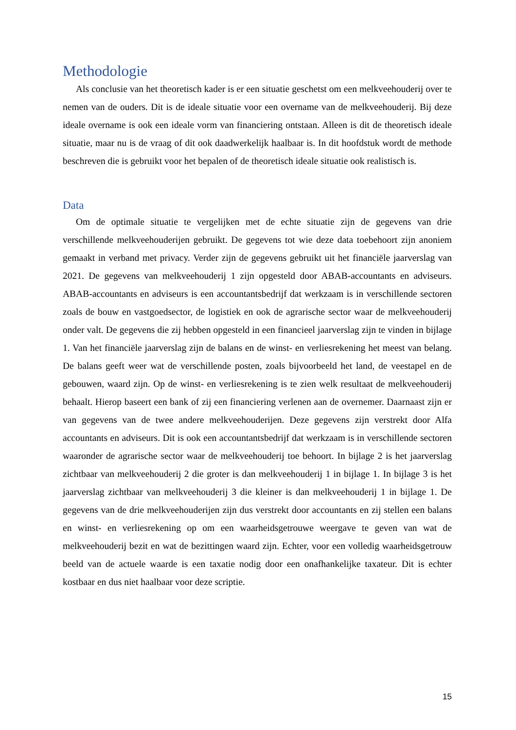Methodologie
Als conclusie van het theoretisch kader is er een situatie geschetst om een melkveehouderij over te nemen van de ouders. Dit is de ideale situatie voor een overname van de melkveehouderij. Bij deze ideale overname is ook een ideale vorm van financiering ontstaan. Alleen is dit de theoretisch ideale situatie, maar nu is de vraag of dit ook daadwerkelijk haalbaar is. In dit hoofdstuk wordt de methode beschreven die is gebruikt voor het bepalen of de theoretisch ideale situatie ook realistisch is.
Data
Om de optimale situatie te vergelijken met de echte situatie zijn de gegevens van drie verschillende melkveehouderijen gebruikt. De gegevens tot wie deze data toebehoort zijn anoniem gemaakt in verband met privacy. Verder zijn de gegevens gebruikt uit het financiële jaarverslag van 2021. De gegevens van melkveehouderij 1 zijn opgesteld door ABAB-accountants en adviseurs. ABAB-accountants en adviseurs is een accountantsbedrijf dat werkzaam is in verschillende sectoren zoals de bouw en vastgoedsector, de logistiek en ook de agrarische sector waar de melkveehouderij onder valt. De gegevens die zij hebben opgesteld in een financieel jaarverslag zijn te vinden in bijlage 1. Van het financiële jaarverslag zijn de balans en de winst- en verliesrekening het meest van belang. De balans geeft weer wat de verschillende posten, zoals bijvoorbeeld het land, de veestapel en de gebouwen, waard zijn. Op de winst- en verliesrekening is te zien welk resultaat de melkveehouderij behaalt. Hierop baseert een bank of zij een financiering verlenen aan de overnemer. Daarnaast zijn er van gegevens van de twee andere melkveehouderijen. Deze gegevens zijn verstrekt door Alfa accountants en adviseurs. Dit is ook een accountantsbedrijf dat werkzaam is in verschillende sectoren waaronder de agrarische sector waar de melkveehouderij toe behoort. In bijlage 2 is het jaarverslag zichtbaar van melkveehouderij 2 die groter is dan melkveehouderij 1 in bijlage 1. In bijlage 3 is het jaarverslag zichtbaar van melkveehouderij 3 die kleiner is dan melkveehouderij 1 in bijlage 1. De gegevens van de drie melkveehouderijen zijn dus verstrekt door accountants en zij stellen een balans en winst- en verliesrekening op om een waarheidsgetrouwe weergave te geven van wat de melkveehouderij bezit en wat de bezittingen waard zijn. Echter, voor een volledig waarheidsgetrouw beeld van de actuele waarde is een taxatie nodig door een onafhankelijke taxateur. Dit is echter kostbaar en dus niet haalbaar voor deze scriptie.
15